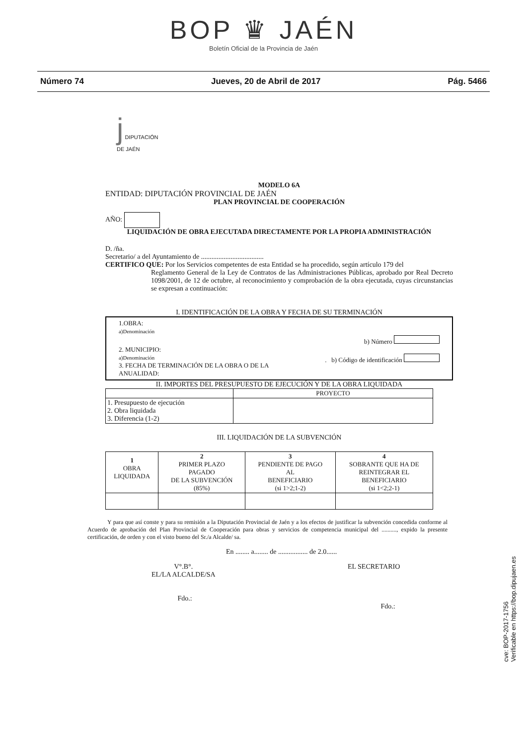BOP ♛ JAÉN
Boletín Oficial de la Provincia de Jaén
Número 74 Jueves, 20 de Abril de 2017 Pág. 5466
j DIPUTACIÓN
DE JAÉN
MODELO 6A
ENTIDAD: DIPUTACIÓN PROVINCIAL DE JAÉN
PLAN PROVINCIAL DE COOPERACIÓN
AÑO:
LIQUIDACIÓN DE OBRA EJECUTADA DIRECTAMENTE POR LA PROPIA ADMINISTRACIÓN
D. /ña.
Secretario/ a del Ayuntamiento de ....................................
CERTIFICO QUE: Por los Servicios competentes de esta Entidad se ha procedido, según artículo 179 del
Reglamento General de la Ley de Contratos de las Administraciones Públicas, aprobado por Real Decreto 1098/2001, de 12 de octubre, al reconocimiento y comprobación de la obra ejecutada, cuyas circunstancias se expresan a continuación:
I. IDENTIFICACIÓN DE LA OBRA Y FECHA DE SU TERMINACIÓN
1.OBRA:
a)Denominación
b) Número
2. MUNICIPIO:
a)Denominación . b) Código de identificación
3. FECHA DE TERMINACIÓN DE LA OBRA O DE LA
ANUALIDAD:
II. IMPORTES DEL PRESUPUESTO DE EJECUCIÓN Y DE LA OBRA LIQUIDADA
| | PROYECTO |
| --- | --- |
| 1. Presupuesto de ejecución 2. Obra liquidada 3. Diferencia (1-2) | |
III. LIQUIDACIÓN DE LA SUBVENCIÓN
| 1 OBRA LIQUIDADA | 2 PRIMER PLAZO PAGADO DE LA SUBVENCIÓN (85%) | 3 PENDIENTE DE PAGO AL BENEFICIARIO (si 1>2;1-2) | 4 SOBRANTE QUE HA DE REINTEGRAR EL BENEFICIARIO (si 1<2;2-1) |
| --- | --- | --- | --- |
Y para que así conste y para su remisión a la Diputación Provincial de Jaén y a los efectos de justificar la subvención concedida conforme al Acuerdo de aprobación del Plan Provincial de Cooperación para obras y servicios de competencia municipal del .........., expido la presente certificación, de orden y con el visto bueno del Sr./a Alcalde/ sa.
En ........ a........ de ................. de 2.0......
V°.B°.
EL/LA ALCALDE/SA
Fdo.:
EL SECRETARIO
Fdo.:
cve: BOP-2017-1756
Verificable en https://bop.dipujaen.es